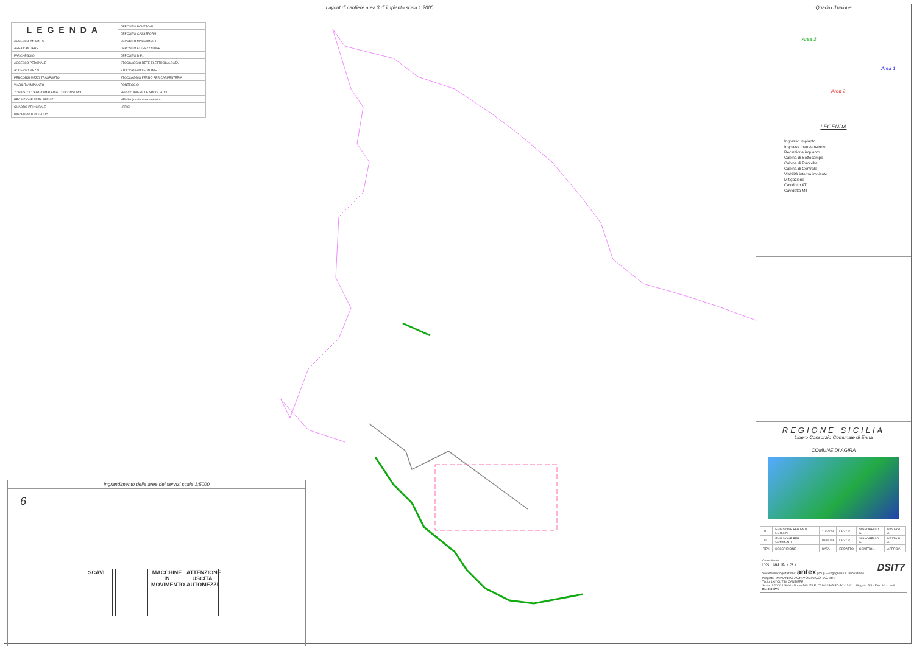Layout di cantiere area 3 di impianto scala 1:2000
| LEGENDA | DEPOSITO PONTEGGI |
| | DEPOSITO CASSEFORMI |
| ACCESSO IMPIANTO | DEPOSITO MACCHINARI |
| AREA CANTIERE | DEPOSITO ATTREZZATURE |
| PARCHEGGIO | DEPOSITO D.P.I. |
| ACCESSO PEDONALE | STOCCAGGIO RETE ELETTROSALDATA |
| ACCESSO MEZZI | STOCCAGGIO LEGNAME |
| PERCORSI MEZZI TRASPORTO | STOCCAGGIO FERRO PER CARPENTERIA |
| VIABILITA' IMPIANTO | PONTEGGIO |
| ZONA STOCCAGGIO MATERIALI DI CONSUMO | SERVIZI IGIENICI E SPOGLIATOI |
| RECINZIONE AREA SERVIZI | MENSA (locale uso refettorio) |
| QUADRO PRINCIPALE | UFFICI |
| DISPERSORI DI TERRA | |
Ingrandimento delle aree dei servizi scala 1:5000
6
SCAVI MACCHINE IN MOVIMENTO
ATTENZIONE USCITA AUTOMEZZI
Quadro d'unione
Area 3
Area 2
Area 1
LEGENDA
Ingresso impianto
Ingresso manutenzione
Recinzione impianto
Cabina di Sottocampo
Cabina di Raccolta
Cabina di Centrale
Viabilità interna impianto
Mitigazione
Cavidotto AT
Cavidotto MT
REGIONE SICILIA
Libero Consorzio Comunale di Enna
COMUNE DI AGIRA
| 01 | EMISSIONE PER ENTI ESTERNI | 11/04/23 | URZI' R. | SIGNORELLO A. | NASTASI A. |
| 00 | EMISSIONE PER COMMENTI | 03/04/23 | URZI' R. | SIGNORELLO A. | NASTASI A. |
| REV. | DESCRIZIONE | DATA | REDATTO | CONTROL. | APPROV. |
Committente:
DS ITALIA 7 S.r.l. DSIT7
Società di Progettazione: antex group — Ingegneria & Innovazione
Progetto: IMPIANTO AGRIVOLTAICO "AGIRA"
Titolo: LAYOUT DI CANTIERE
Scala: 1:2000 1:5000 · Nome DIS./FILE: C21032505-PD-EC-12-01 · Allegato: 3/3 · F.to: A0 · Livello: DEFINITIVO